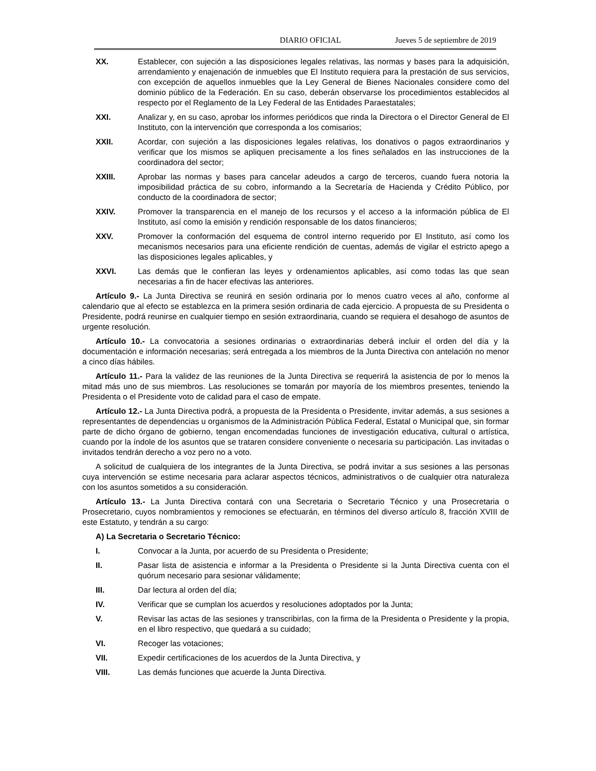DIARIO OFICIAL Jueves 5 de septiembre de 2019
XX. Establecer, con sujeción a las disposiciones legales relativas, las normas y bases para la adquisición, arrendamiento y enajenación de inmuebles que El Instituto requiera para la prestación de sus servicios, con excepción de aquellos inmuebles que la Ley General de Bienes Nacionales considere como del dominio público de la Federación. En su caso, deberán observarse los procedimientos establecidos al respecto por el Reglamento de la Ley Federal de las Entidades Paraestatales;
XXI. Analizar y, en su caso, aprobar los informes periódicos que rinda la Directora o el Director General de El Instituto, con la intervención que corresponda a los comisarios;
XXII. Acordar, con sujeción a las disposiciones legales relativas, los donativos o pagos extraordinarios y verificar que los mismos se apliquen precisamente a los fines señalados en las instrucciones de la coordinadora del sector;
XXIII. Aprobar las normas y bases para cancelar adeudos a cargo de terceros, cuando fuera notoria la imposibilidad práctica de su cobro, informando a la Secretaría de Hacienda y Crédito Público, por conducto de la coordinadora de sector;
XXIV. Promover la transparencia en el manejo de los recursos y el acceso a la información pública de El Instituto, así como la emisión y rendición responsable de los datos financieros;
XXV. Promover la conformación del esquema de control interno requerido por El Instituto, así como los mecanismos necesarios para una eficiente rendición de cuentas, además de vigilar el estricto apego a las disposiciones legales aplicables, y
XXVI. Las demás que le confieran las leyes y ordenamientos aplicables, así como todas las que sean necesarias a fin de hacer efectivas las anteriores.
Artículo 9.- La Junta Directiva se reunirá en sesión ordinaria por lo menos cuatro veces al año, conforme al calendario que al efecto se establezca en la primera sesión ordinaria de cada ejercicio. A propuesta de su Presidenta o Presidente, podrá reunirse en cualquier tiempo en sesión extraordinaria, cuando se requiera el desahogo de asuntos de urgente resolución.
Artículo 10.- La convocatoria a sesiones ordinarias o extraordinarias deberá incluir el orden del día y la documentación e información necesarias; será entregada a los miembros de la Junta Directiva con antelación no menor a cinco días hábiles.
Artículo 11.- Para la validez de las reuniones de la Junta Directiva se requerirá la asistencia de por lo menos la mitad más uno de sus miembros. Las resoluciones se tomarán por mayoría de los miembros presentes, teniendo la Presidenta o el Presidente voto de calidad para el caso de empate.
Artículo 12.- La Junta Directiva podrá, a propuesta de la Presidenta o Presidente, invitar además, a sus sesiones a representantes de dependencias u organismos de la Administración Pública Federal, Estatal o Municipal que, sin formar parte de dicho órgano de gobierno, tengan encomendadas funciones de investigación educativa, cultural o artística, cuando por la índole de los asuntos que se trataren considere conveniente o necesaria su participación. Las invitadas o invitados tendrán derecho a voz pero no a voto.
A solicitud de cualquiera de los integrantes de la Junta Directiva, se podrá invitar a sus sesiones a las personas cuya intervención se estime necesaria para aclarar aspectos técnicos, administrativos o de cualquier otra naturaleza con los asuntos sometidos a su consideración.
Artículo 13.- La Junta Directiva contará con una Secretaria o Secretario Técnico y una Prosecretaria o Prosecretario, cuyos nombramientos y remociones se efectuarán, en términos del diverso artículo 8, fracción XVIII de este Estatuto, y tendrán a su cargo:
A) La Secretaria o Secretario Técnico:
I. Convocar a la Junta, por acuerdo de su Presidenta o Presidente;
II. Pasar lista de asistencia e informar a la Presidenta o Presidente si la Junta Directiva cuenta con el quórum necesario para sesionar válidamente;
III. Dar lectura al orden del día;
IV. Verificar que se cumplan los acuerdos y resoluciones adoptados por la Junta;
V. Revisar las actas de las sesiones y transcribirlas, con la firma de la Presidenta o Presidente y la propia, en el libro respectivo, que quedará a su cuidado;
VI. Recoger las votaciones;
VII. Expedir certificaciones de los acuerdos de la Junta Directiva, y
VIII. Las demás funciones que acuerde la Junta Directiva.